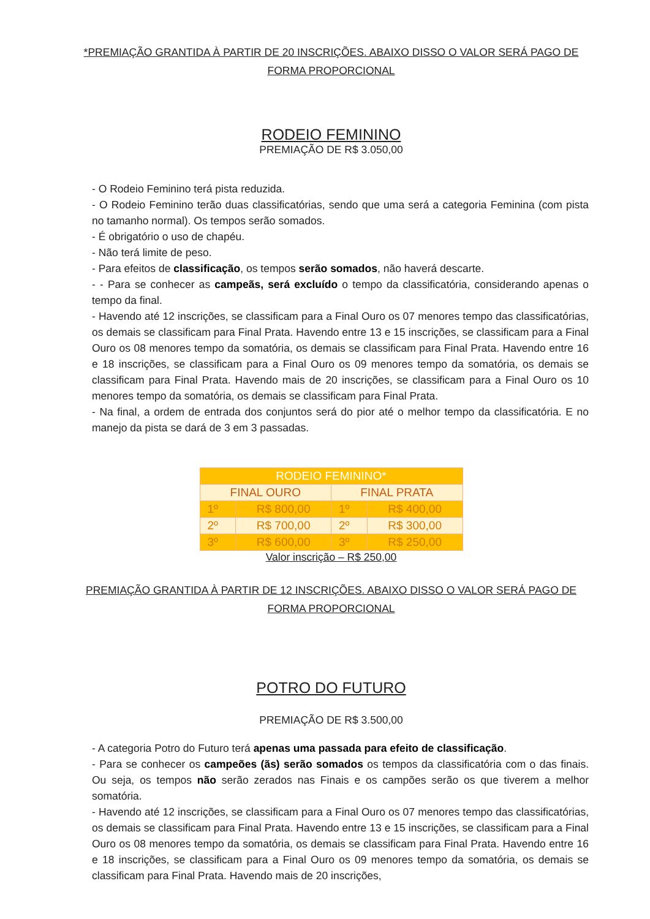*PREMIAÇÃO GRANTIDA À PARTIR DE 20 INSCRIÇÕES. ABAIXO DISSO O VALOR SERÁ PAGO DE FORMA PROPORCIONAL
RODEIO FEMININO
PREMIAÇÃO DE R$ 3.050,00
- O Rodeio Feminino terá pista reduzida.
- O Rodeio Feminino terão duas classificatórias, sendo que uma será a categoria Feminina (com pista no tamanho normal). Os tempos serão somados.
- É obrigatório o uso de chapéu.
- Não terá limite de peso.
- Para efeitos de classificação, os tempos serão somados, não haverá descarte.
- - Para se conhecer as campeãs, será excluído o tempo da classificatória, considerando apenas o tempo da final.
- Havendo até 12 inscrições, se classificam para a Final Ouro os 07 menores tempo das classificatórias, os demais se classificam para Final Prata. Havendo entre 13 e 15 inscrições, se classificam para a Final Ouro os 08 menores tempo da somatória, os demais se classificam para Final Prata. Havendo entre 16 e 18 inscrições, se classificam para a Final Ouro os 09 menores tempo da somatória, os demais se classificam para Final Prata. Havendo mais de 20 inscrições, se classificam para a Final Ouro os 10 menores tempo da somatória, os demais se classificam para Final Prata.
- Na final, a ordem de entrada dos conjuntos será do pior até o melhor tempo da classificatória. E no manejo da pista se dará de 3 em 3 passadas.
| RODEIO FEMININO* | | | |
| FINAL OURO | | FINAL PRATA | |
| 1º | R$ 800,00 | 1º | R$ 400,00 |
| 2º | R$ 700,00 | 2º | R$ 300,00 |
| 3º | R$ 600,00 | 3º | R$ 250,00 |
Valor inscrição – R$ 250,00
PREMIAÇÃO GRANTIDA À PARTIR DE 12 INSCRIÇÕES. ABAIXO DISSO O VALOR SERÁ PAGO DE FORMA PROPORCIONAL
POTRO DO FUTURO
PREMIAÇÃO DE R$ 3.500,00
- A categoria Potro do Futuro terá apenas uma passada para efeito de classificação.
- Para se conhecer os campeões (ãs) serão somados os tempos da classificatória com o das finais. Ou seja, os tempos não serão zerados nas Finais e os campões serão os que tiverem a melhor somatória.
- Havendo até 12 inscrições, se classificam para a Final Ouro os 07 menores tempo das classificatórias, os demais se classificam para Final Prata. Havendo entre 13 e 15 inscrições, se classificam para a Final Ouro os 08 menores tempo da somatória, os demais se classificam para Final Prata. Havendo entre 16 e 18 inscrições, se classificam para a Final Ouro os 09 menores tempo da somatória, os demais se classificam para Final Prata. Havendo mais de 20 inscrições,